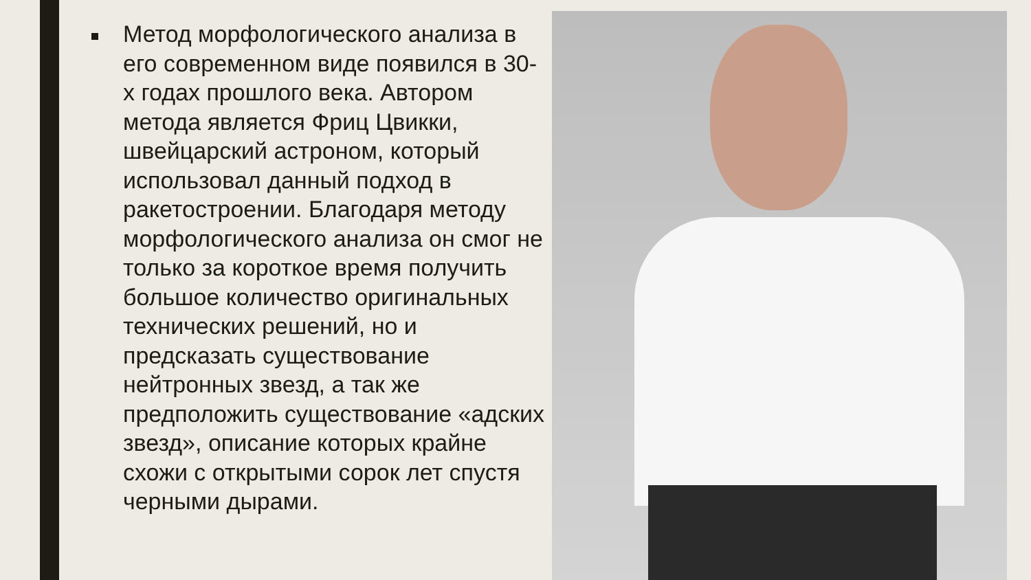Метод морфологического анализа в его современном виде появился в 30-х годах прошлого века. Автором метода является Фриц Цвикки, швейцарский астроном, который использовал данный подход в ракетостроении. Благодаря методу морфологического анализа он смог не только за короткое время получить большое количество оригинальных технических решений, но и предсказать существование нейтронных звезд, а так же предположить существование «адских звезд», описание которых крайне схожи с открытыми сорок лет спустя черными дырами.